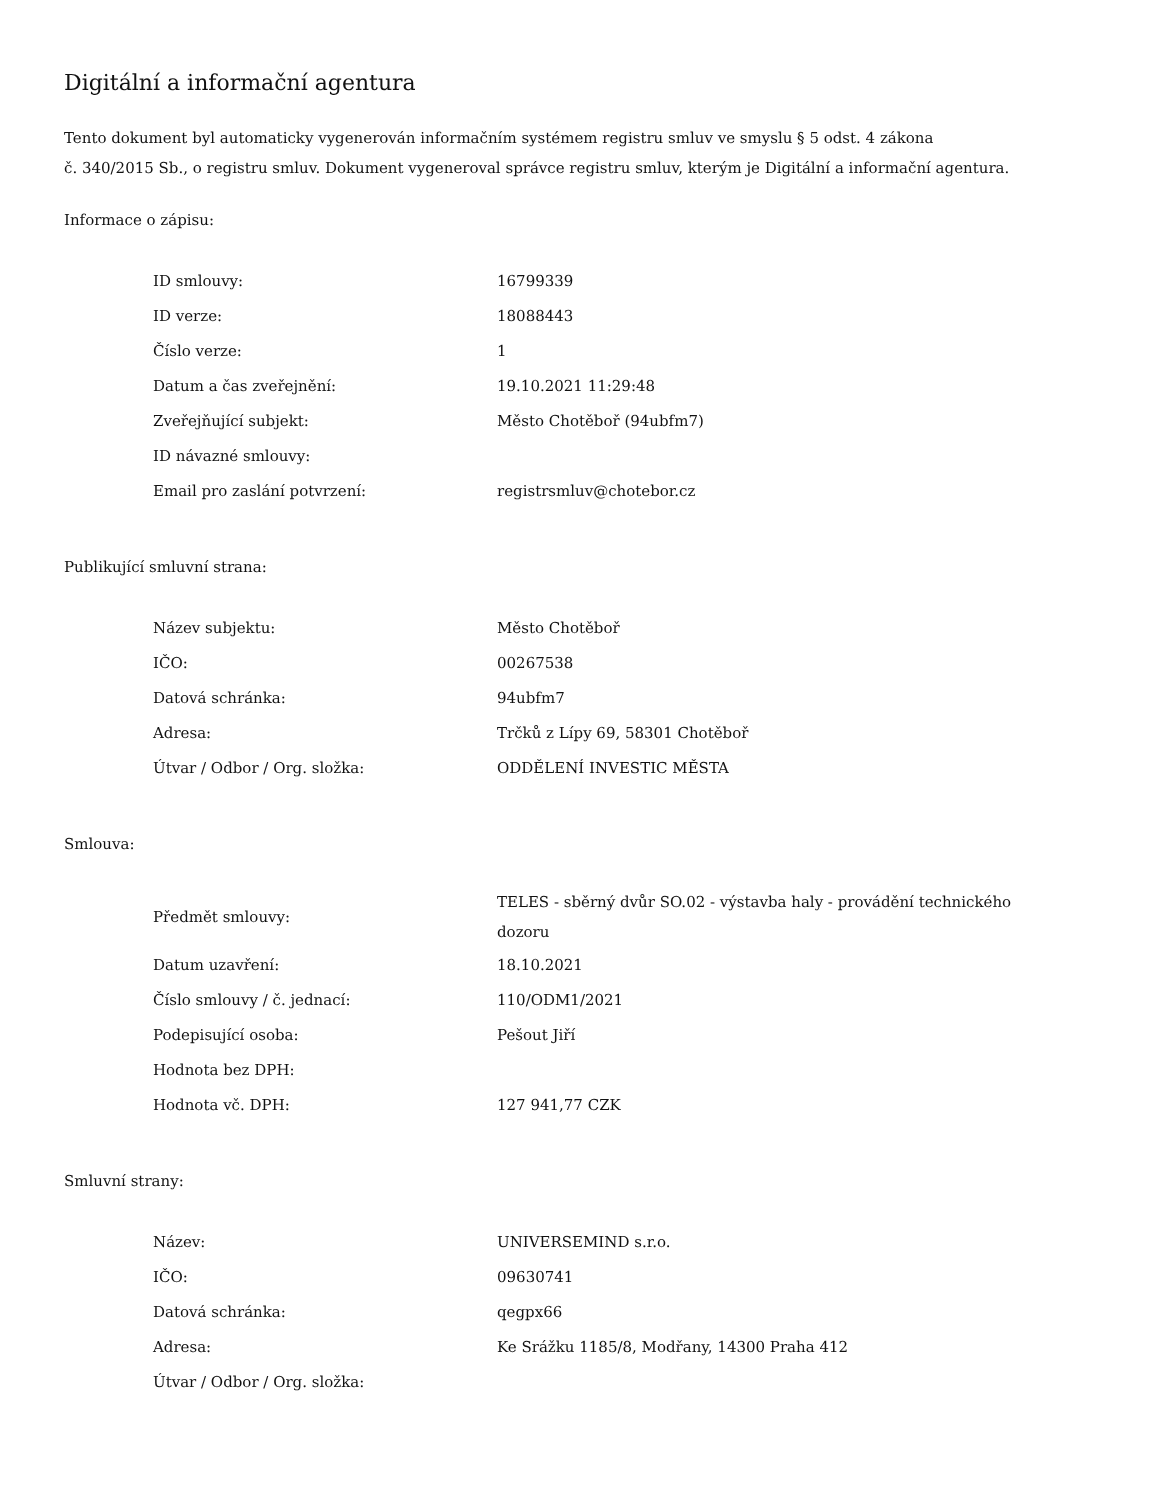Digitální a informační agentura
Tento dokument byl automaticky vygenerován informačním systémem registru smluv ve smyslu § 5 odst. 4 zákona
č. 340/2015 Sb., o registru smluv. Dokument vygeneroval správce registru smluv, kterým je Digitální a informační agentura.
Informace o zápisu:
| ID smlouvy: | 16799339 |
| ID verze: | 18088443 |
| Číslo verze: | 1 |
| Datum a čas zveřejnění: | 19.10.2021 11:29:48 |
| Zveřejňující subjekt: | Město Chotěboř (94ubfm7) |
| ID návazné smlouvy: | |
| Email pro zaslání potvrzení: | registrsmluv@chotebor.cz |
Publikující smluvní strana:
| Název subjektu: | Město Chotěboř |
| IČO: | 00267538 |
| Datová schránka: | 94ubfm7 |
| Adresa: | Trčků z Lípy 69, 58301 Chotěboř |
| Útvar / Odbor / Org. složka: | ODDĚLENÍ INVESTIC MĚSTA |
Smlouva:
| Předmět smlouvy: | TELES - sběrný dvůr SO.02 - výstavba haly - provádění technického dozoru |
| Datum uzavření: | 18.10.2021 |
| Číslo smlouvy / č. jednací: | 110/ODM1/2021 |
| Podepisující osoba: | Pešout Jiří |
| Hodnota bez DPH: | |
| Hodnota vč. DPH: | 127 941,77 CZK |
Smluvní strany:
| Název: | UNIVERSEMIND s.r.o. |
| IČO: | 09630741 |
| Datová schránka: | qegpx66 |
| Adresa: | Ke Srážku 1185/8, Modřany, 14300 Praha 412 |
| Útvar / Odbor / Org. složka: | |